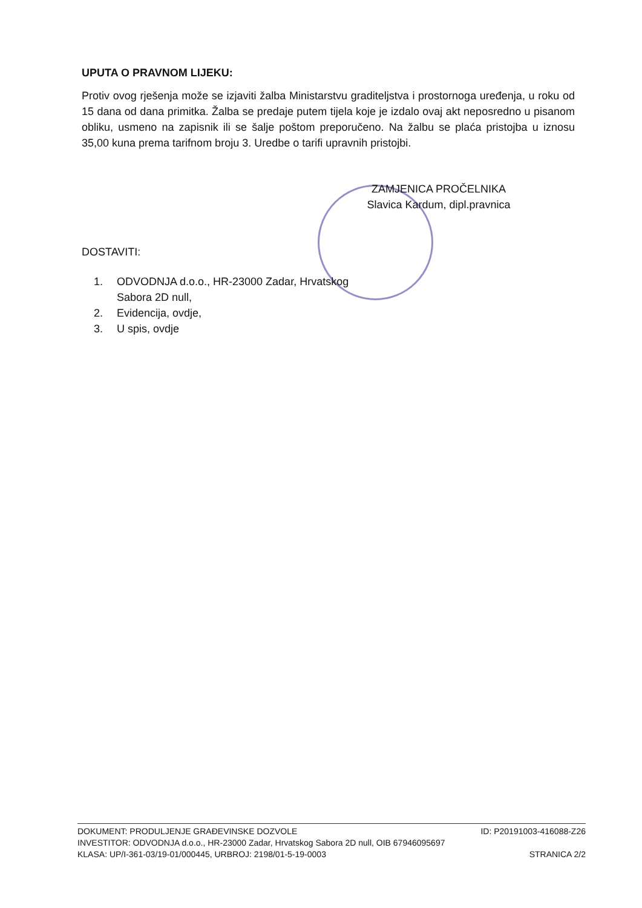UPUTA O PRAVNOM LIJEKU:
Protiv ovog rješenja može se izjaviti žalba Ministarstvu graditeljstva i prostornoga uređenja, u roku od 15 dana od dana primitka. Žalba se predaje putem tijela koje je izdalo ovaj akt neposredno u pisanom obliku, usmeno na zapisnik ili se šalje poštom preporučeno. Na žalbu se plaća pristojba u iznosu 35,00 kuna prema tarifnom broju 3. Uredbe o tarifi upravnih pristojbi.
ZAMJENICA PROČELNIKA
Slavica Kardum, dipl.pravnica
DOSTAVITI:
1. ODVODNJA d.o.o., HR-23000 Zadar, Hrvatskog
Sabora 2D null,
2. Evidencija, ovdje,
3. U spis, ovdje
DOKUMENT: PRODULJENJE GRAĐEVINSKE DOZVOLE ID: P20191003-416088-Z26
INVESTITOR: ODVODNJA d.o.o., HR-23000 Zadar, Hrvatskog Sabora 2D null, OIB 67946095697
KLASA: UP/I-361-03/19-01/000445, URBROJ: 2198/01-5-19-0003 STRANICA 2/2